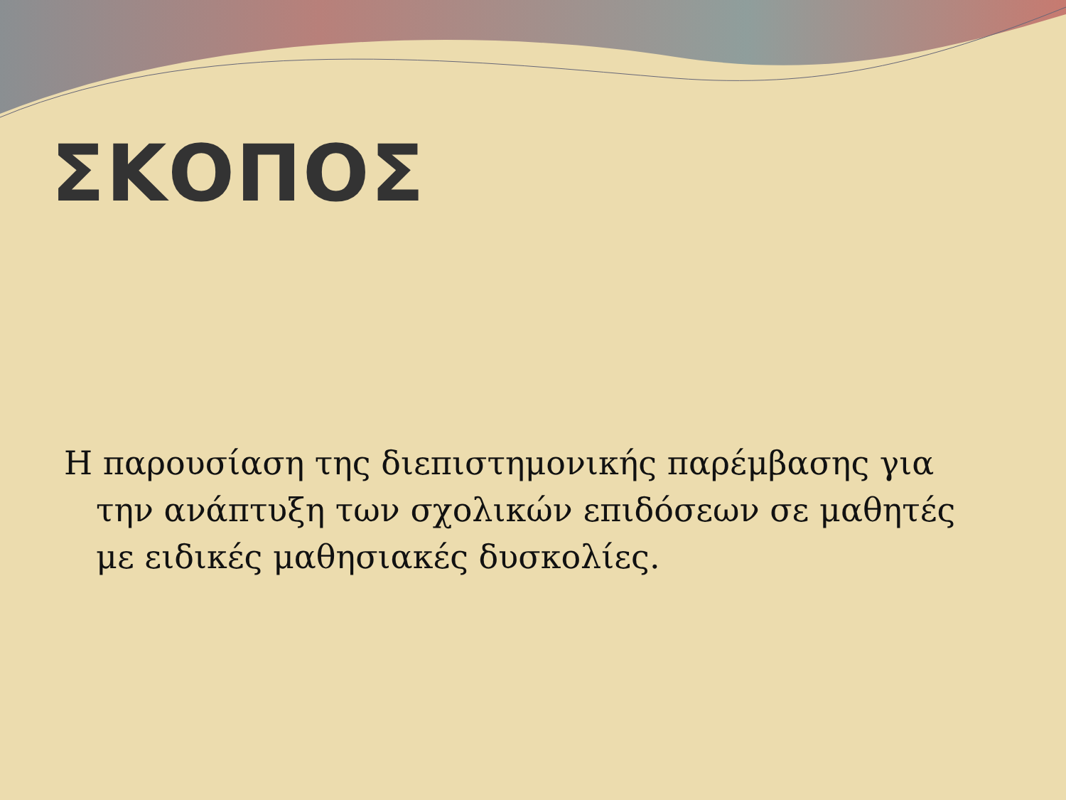ΣΚΟΠΟΣ
Η παρουσίαση της διεπιστημονικής παρέμβασης για την ανάπτυξη των σχολικών επιδόσεων σε μαθητές με ειδικές μαθησιακές δυσκολίες.